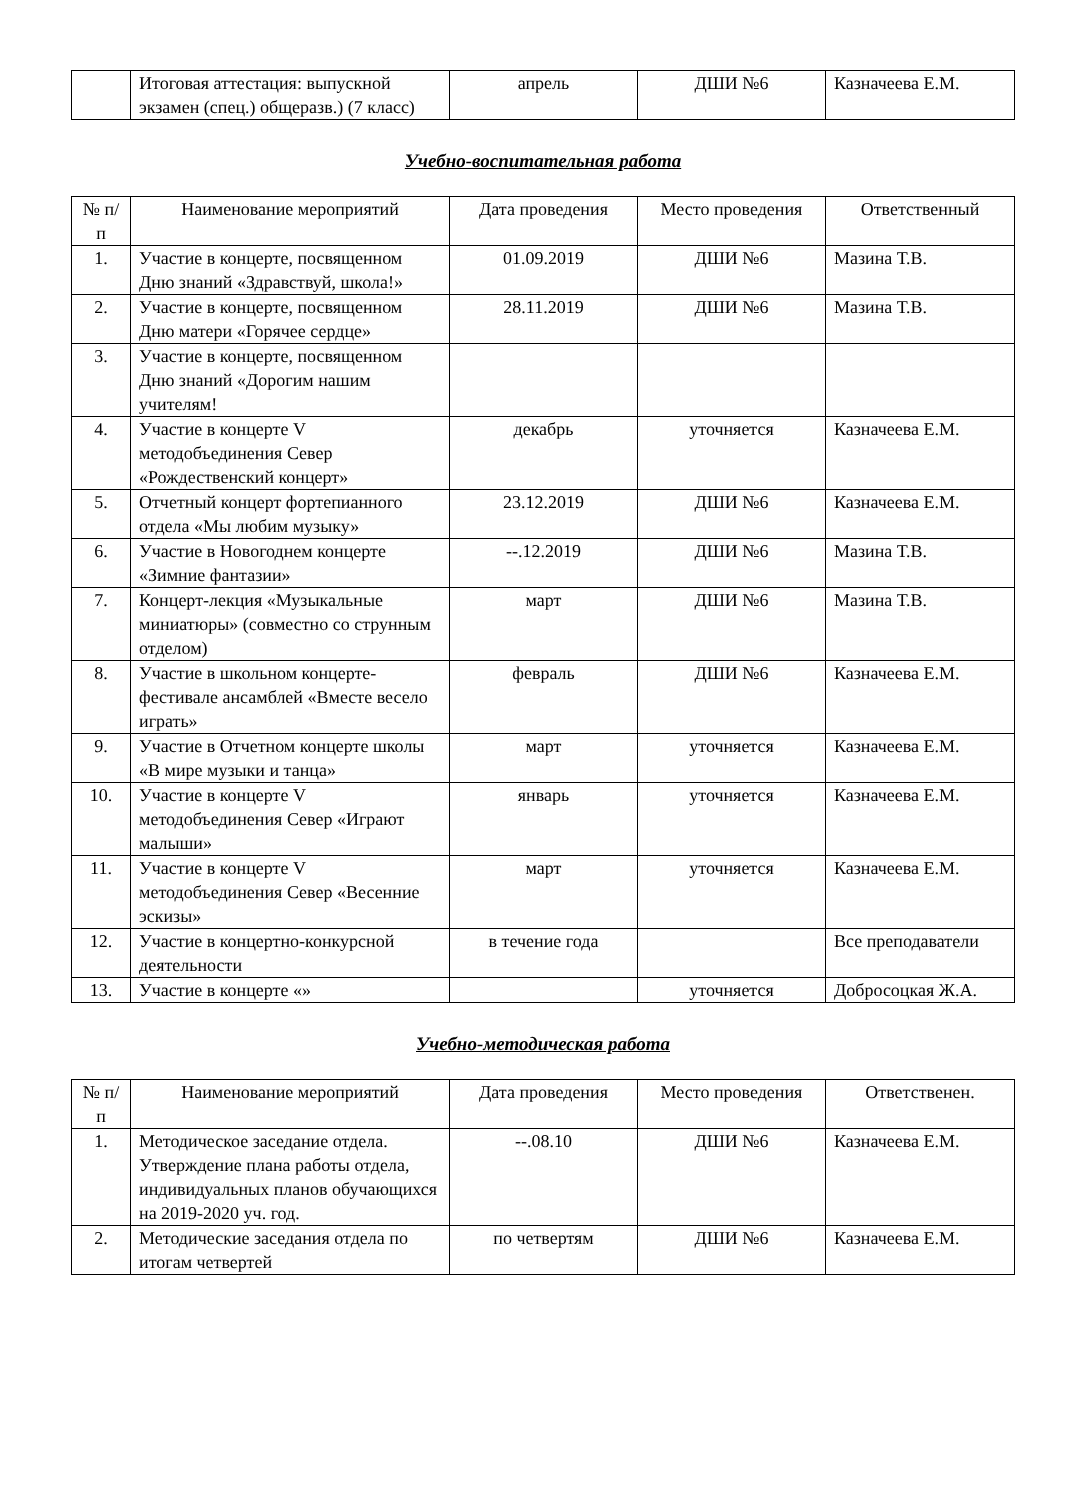| | Итоговая аттестация: выпускной экзамен (спец.) общеразв.) (7 класс) | апрель | ДШИ №6 | Казначеева Е.М. |
Учебно-воспитательная работа
| № п/п | Наименование мероприятий | Дата проведения | Место проведения | Ответственный |
| --- | --- | --- | --- | --- |
| 1. | Участие в концерте, посвященном Дню знаний «Здравствуй, школа!» | 01.09.2019 | ДШИ №6 | Мазина Т.В. |
| 2. | Участие в концерте, посвященном Дню матери «Горячее сердце» | 28.11.2019 | ДШИ №6 | Мазина Т.В. |
| 3. | Участие в концерте, посвященном Дню знаний «Дорогим нашим учителям! | | | |
| 4. | Участие в концерте V методобъединения Север «Рождественский концерт» | декабрь | уточняется | Казначеева Е.М. |
| 5. | Отчетный концерт фортепианного отдела «Мы любим музыку» | 23.12.2019 | ДШИ №6 | Казначеева Е.М. |
| 6. | Участие в Новогоднем концерте «Зимние фантазии» | --.12.2019 | ДШИ №6 | Мазина Т.В. |
| 7. | Концерт-лекция «Музыкальные миниатюры» (совместно со струнным отделом) | март | ДШИ №6 | Мазина Т.В. |
| 8. | Участие в школьном концерте-фестивале ансамблей «Вместе весело играть» | февраль | ДШИ №6 | Казначеева Е.М. |
| 9. | Участие в Отчетном концерте школы «В мире музыки и танца» | март | уточняется | Казначеева Е.М. |
| 10. | Участие в концерте V методобъединения Север «Играют малыши» | январь | уточняется | Казначеева Е.М. |
| 11. | Участие в концерте V методобъединения Север «Весенние эскизы» | март | уточняется | Казначеева Е.М. |
| 12. | Участие в концертно-конкурсной деятельности | в течение года | | Все преподаватели |
| 13. | Участие в концерте «» | | уточняется | Добросоцкая Ж.А. |
Учебно-методическая работа
| № п/п | Наименование мероприятий | Дата проведения | Место проведения | Ответственен. |
| --- | --- | --- | --- | --- |
| 1. | Методическое заседание отдела. Утверждение плана работы отдела, индивидуальных планов обучающихся на 2019-2020 уч. год. | --.08.10 | ДШИ №6 | Казначеева Е.М. |
| 2. | Методические заседания отдела по итогам четвертей | по четвертям | ДШИ №6 | Казначеева Е.М. |